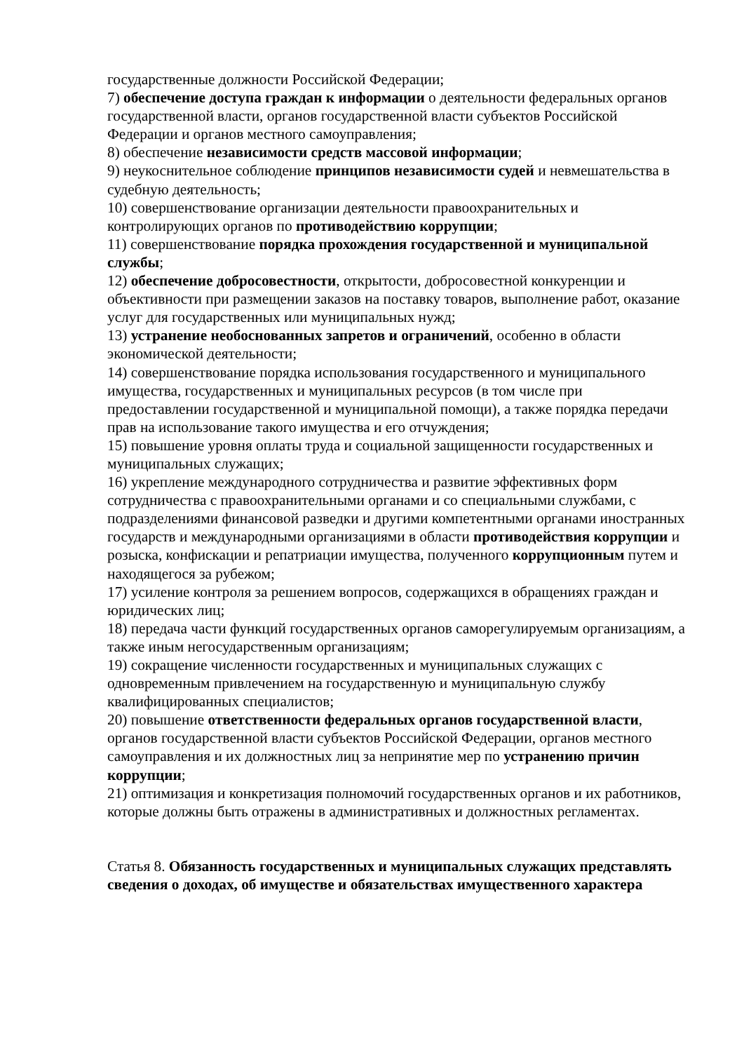государственные должности Российской Федерации;
7) обеспечение доступа граждан к информации о деятельности федеральных органов государственной власти, органов государственной власти субъектов Российской Федерации и органов местного самоуправления;
8) обеспечение независимости средств массовой информации;
9) неукоснительное соблюдение принципов независимости судей и невмешательства в судебную деятельность;
10) совершенствование организации деятельности правоохранительных и контролирующих органов по противодействию коррупции;
11) совершенствование порядка прохождения государственной и муниципальной службы;
12) обеспечение добросовестности, открытости, добросовестной конкуренции и объективности при размещении заказов на поставку товаров, выполнение работ, оказание услуг для государственных или муниципальных нужд;
13) устранение необоснованных запретов и ограничений, особенно в области экономической деятельности;
14) совершенствование порядка использования государственного и муниципального имущества, государственных и муниципальных ресурсов (в том числе при предоставлении государственной и муниципальной помощи), а также порядка передачи прав на использование такого имущества и его отчуждения;
15) повышение уровня оплаты труда и социальной защищенности государственных и муниципальных служащих;
16) укрепление международного сотрудничества и развитие эффективных форм сотрудничества с правоохранительными органами и со специальными службами, с подразделениями финансовой разведки и другими компетентными органами иностранных государств и международными организациями в области противодействия коррупции и розыска, конфискации и репатриации имущества, полученного коррупционным путем и находящегося за рубежом;
17) усиление контроля за решением вопросов, содержащихся в обращениях граждан и юридических лиц;
18) передача части функций государственных органов саморегулируемым организациям, а также иным негосударственным организациям;
19) сокращение численности государственных и муниципальных служащих с одновременным привлечением на государственную и муниципальную службу квалифицированных специалистов;
20) повышение ответственности федеральных органов государственной власти, органов государственной власти субъектов Российской Федерации, органов местного самоуправления и их должностных лиц за непринятие мер по устранению причин коррупции;
21) оптимизация и конкретизация полномочий государственных органов и их работников, которые должны быть отражены в административных и должностных регламентах.
Статья 8. Обязанность государственных и муниципальных служащих представлять сведения о доходах, об имуществе и обязательствах имущественного характера